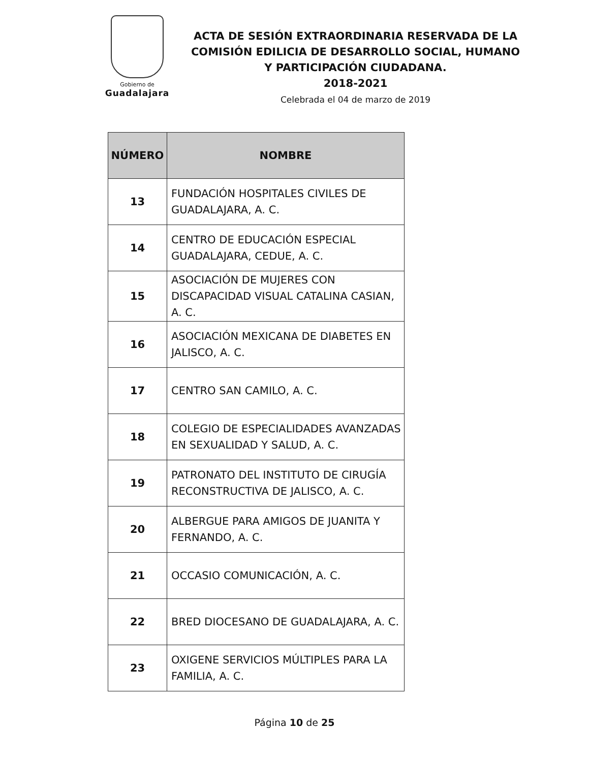Gobierno de
Guadalajara
ACTA DE SESIÓN EXTRAORDINARIA RESERVADA DE LA COMISIÓN EDILICIA DE DESARROLLO SOCIAL, HUMANO Y PARTICIPACIÓN CIUDADANA.
2018-2021
Celebrada el 04 de marzo de 2019
| NÚMERO | NOMBRE |
| --- | --- |
| 13 | FUNDACIÓN HOSPITALES CIVILES DE GUADALAJARA, A. C. |
| 14 | CENTRO DE EDUCACIÓN ESPECIAL GUADALAJARA, CEDUE, A. C. |
| 15 | ASOCIACIÓN DE MUJERES CON DISCAPACIDAD VISUAL CATALINA CASIAN, A. C. |
| 16 | ASOCIACIÓN MEXICANA DE DIABETES EN JALISCO, A. C. |
| 17 | CENTRO SAN CAMILO, A. C. |
| 18 | COLEGIO DE ESPECIALIDADES AVANZADAS EN SEXUALIDAD Y SALUD, A. C. |
| 19 | PATRONATO DEL INSTITUTO DE CIRUGÍA RECONSTRUCTIVA DE JALISCO, A. C. |
| 20 | ALBERGUE PARA AMIGOS DE JUANITA Y FERNANDO, A. C. |
| 21 | OCCASIO COMUNICACIÓN, A. C. |
| 22 | BRED DIOCESANO DE GUADALAJARA, A. C. |
| 23 | OXIGENE SERVICIOS MÚLTIPLES PARA LA FAMILIA, A. C. |
Página 10 de 25